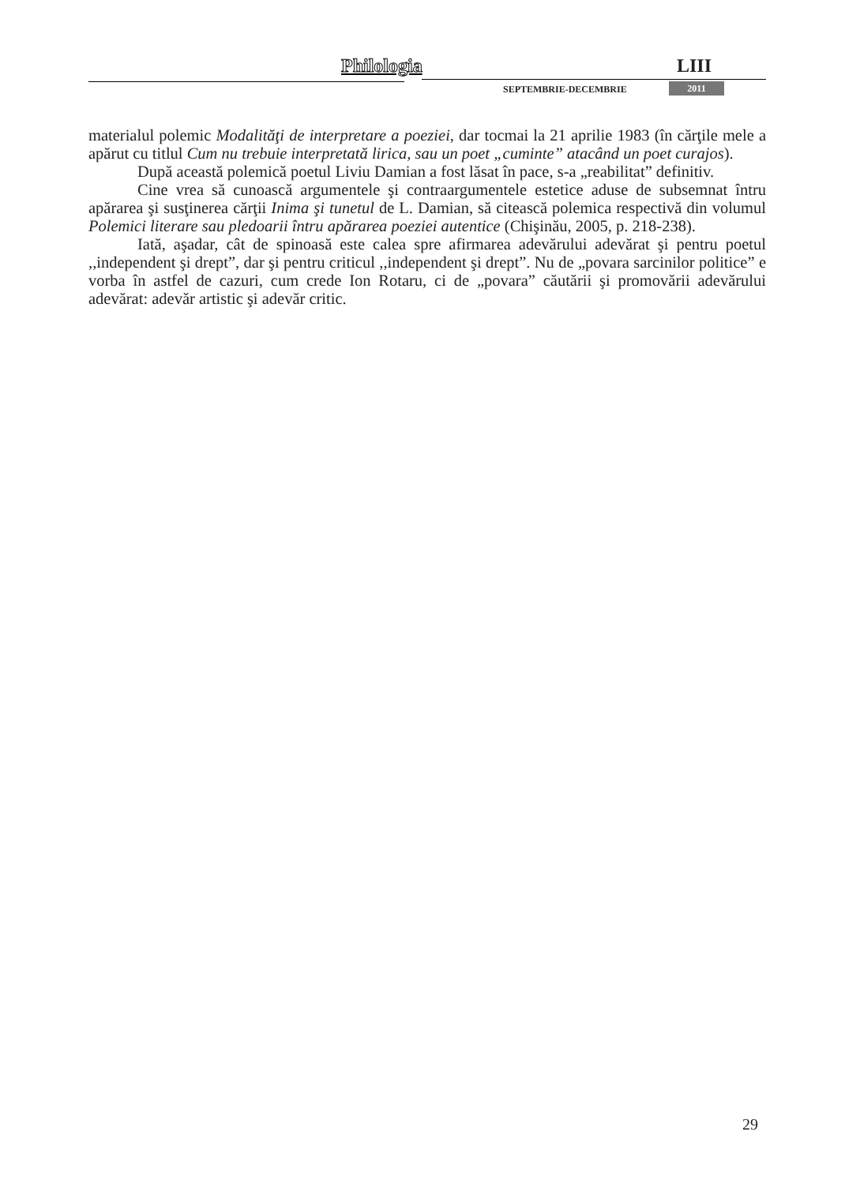Philologia LIII
SEPTEMBRIE-DECEMBRIE 2011
materialul polemic Modalităţi de interpretare a poeziei, dar tocmai la 21 aprilie 1983 (în cărţile mele a apărut cu titlul Cum nu trebuie interpretată lirica, sau un poet „cuminte” atacând un poet curajos).
După această polemică poetul Liviu Damian a fost lăsat în pace, s-a „reabilitat” definitiv.
Cine vrea să cunoască argumentele şi contraargumentele estetice aduse de subsemnat întru apărarea şi susţinerea cărţii Inima şi tunetul de L. Damian, să citească polemica respectivă din volumul Polemici literare sau pledoarii întru apărarea poeziei autentice (Chişinău, 2005, p. 218-238).
Iată, aşadar, cât de spinoasă este calea spre afirmarea adevărului adevărat şi pentru poetul ,,independent şi drept”, dar şi pentru criticul ,,independent şi drept”. Nu de „povara sarcinilor politice” e vorba în astfel de cazuri, cum crede Ion Rotaru, ci de „povara” căutării şi promovării adevărului adevărat: adevăr artistic şi adevăr critic.
29